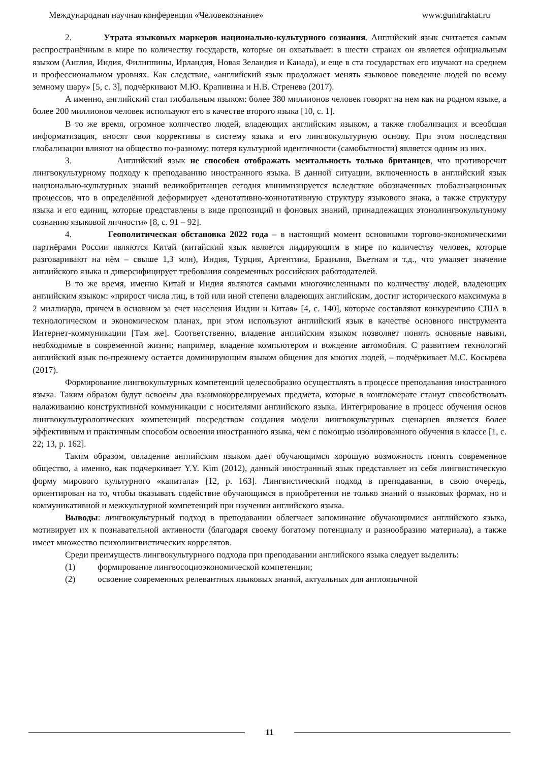Международная научная конференция «Человекознание» www.gumtraktat.ru
2. Утрата языковых маркеров национально-культурного сознания. Английский язык считается самым распространённым в мире по количеству государств, которые он охватывает: в шести странах он является официальным языком (Англия, Индия, Филиппины, Ирландия, Новая Зеландия и Канада), и еще в ста государствах его изучают на среднем и профессиональном уровнях. Как следствие, «английский язык продолжает менять языковое поведение людей по всему земному шару» [5, с. 3], подчёркивают М.Ю. Крапивина и Н.В. Стренева (2017).
А именно, английский стал глобальным языком: более 380 миллионов человек говорят на нем как на родном языке, а более 200 миллионов человек используют его в качестве второго языка [10, с. 1].
В то же время, огромное количество людей, владеющих английским языком, а также глобализация и всеобщая информатизация, вносят свои коррективы в систему языка и его лингвокультурную основу. При этом последствия глобализации влияют на общество по-разному: потеря культурной идентичности (самобытности) является одним из них.
3. Английский язык не способен отображать ментальность только британцев, что противоречит лингвокультурному подходу к преподаванию иностранного языка. В данной ситуации, включенность в английский язык национально-культурных знаний великобританцев сегодня минимизируется вследствие обозначенных глобализационных процессов, что в определённой деформирует «денотативно-коннотативную структуру языкового знака, а также структуру языка и его единиц, которые представлены в виде пропозиций и фоновых знаний, принадлежащих этонолингвокультуному сознанию языковой личности» [8, с. 91 – 92].
4. Геополитическая обстановка 2022 года – в настоящий момент основными торгово-экономическими партнёрами России являются Китай (китайский язык является лидирующим в мире по количеству человек, которые разговаривают на нём – свыше 1,3 млн), Индия, Турция, Аргентина, Бразилия, Вьетнам и т.д., что умаляет значение английского языка и диверсифицирует требования современных российских работодателей.
В то же время, именно Китай и Индия являются самыми многочисленными по количеству людей, владеющих английским языком: «прирост числа лиц, в той или иной степени владеющих английским, достиг исторического максимума в 2 миллиарда, причем в основном за счет населения Индии и Китая» [4, с. 140], которые составляют конкуренцию США в технологическом и экономическом планах, при этом используют английский язык в качестве основного инструмента Интернет-коммуникации [Там же]. Соответственно, владение английским языком позволяет понять основные навыки, необходимые в современной жизни; например, владение компьютером и вождение автомобиля. С развитием технологий английский язык по-прежнему остается доминирующим языком общения для многих людей, – подчёркивает М.С. Косырева (2017).
Формирование лингвокультурных компетенций целесообразно осуществлять в процессе преподавания иностранного языка. Таким образом будут освоены два взаимокоррелируемых предмета, которые в конгломерате станут способствовать налаживанию конструктивной коммуникации с носителями английского языка. Интегрирование в процесс обучения основ лингвокультурологических компетенций посредством создания модели лингвокультурных сценариев является более эффективным и практичным способом освоения иностранного языка, чем с помощью изолированного обучения в классе [1, с. 22; 13, p. 162].
Таким образом, овладение английским языком дает обучающимся хорошую возможность понять современное общество, а именно, как подчеркивает Y.Y. Kim (2012), данный иностранный язык представляет из себя лингвистическую форму мирового культурного «капитала» [12, p. 163]. Лингвистический подход в преподавании, в свою очередь, ориентирован на то, чтобы оказывать содействие обучающимся в приобретении не только знаний о языковых формах, но и коммуникативной и межкультурной компетенций при изучении английского языка.
Выводы: лингвокультурный подход в преподавании облегчает запоминание обучающимися английского языка, мотивирует их к познавательной активности (благодаря своему богатому потенциалу и разнообразию материала), а также имеет множество психолингвистических коррелятов.
Среди преимуществ лингвокультурного подхода при преподавании английского языка следует выделить:
(1) формирование лингвосоциоэкономической компетенции;
(2) освоение современных релевантных языковых знаний, актуальных для англоязычной
11